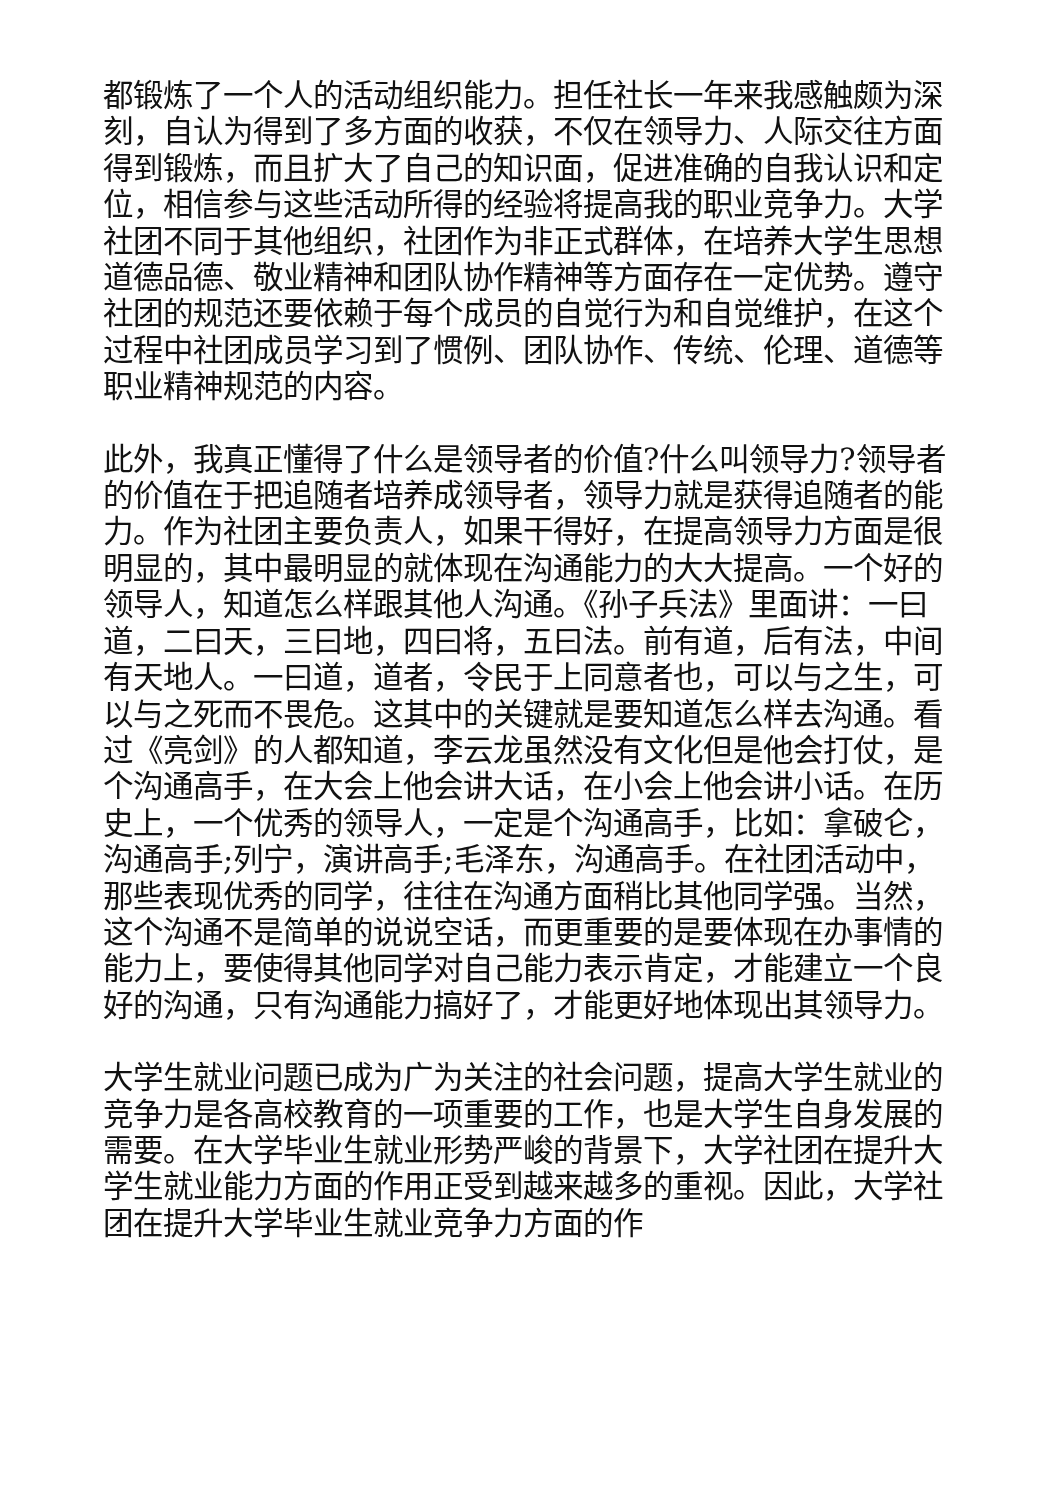都锻炼了一个人的活动组织能力。担任社长一年来我感触颇为深刻，自认为得到了多方面的收获，不仅在领导力、人际交往方面得到锻炼，而且扩大了自己的知识面，促进准确的自我认识和定位，相信参与这些活动所得的经验将提高我的职业竞争力。大学社团不同于其他组织，社团作为非正式群体，在培养大学生思想道德品德、敬业精神和团队协作精神等方面存在一定优势。遵守社团的规范还要依赖于每个成员的自觉行为和自觉维护，在这个过程中社团成员学习到了惯例、团队协作、传统、伦理、道德等职业精神规范的内容。
此外，我真正懂得了什么是领导者的价值?什么叫领导力?领导者的价值在于把追随者培养成领导者，领导力就是获得追随者的能力。作为社团主要负责人，如果干得好，在提高领导力方面是很明显的，其中最明显的就体现在沟通能力的大大提高。一个好的领导人，知道怎么样跟其他人沟通。《孙子兵法》里面讲：一曰道，二曰天，三曰地，四曰将，五曰法。前有道，后有法，中间有天地人。一曰道，道者，令民于上同意者也，可以与之生，可以与之死而不畏危。这其中的关键就是要知道怎么样去沟通。看过《亮剑》的人都知道，李云龙虽然没有文化但是他会打仗，是个沟通高手，在大会上他会讲大话，在小会上他会讲小话。在历史上，一个优秀的领导人，一定是个沟通高手，比如：拿破仑，沟通高手;列宁，演讲高手;毛泽东，沟通高手。在社团活动中，那些表现优秀的同学，往往在沟通方面稍比其他同学强。当然，这个沟通不是简单的说说空话，而更重要的是要体现在办事情的能力上，要使得其他同学对自己能力表示肯定，才能建立一个良好的沟通，只有沟通能力搞好了，才能更好地体现出其领导力。
大学生就业问题已成为广为关注的社会问题，提高大学生就业的竞争力是各高校教育的一项重要的工作，也是大学生自身发展的需要。在大学毕业生就业形势严峻的背景下，大学社团在提升大学生就业能力方面的作用正受到越来越多的重视。因此，大学社团在提升大学毕业生就业竞争力方面的作